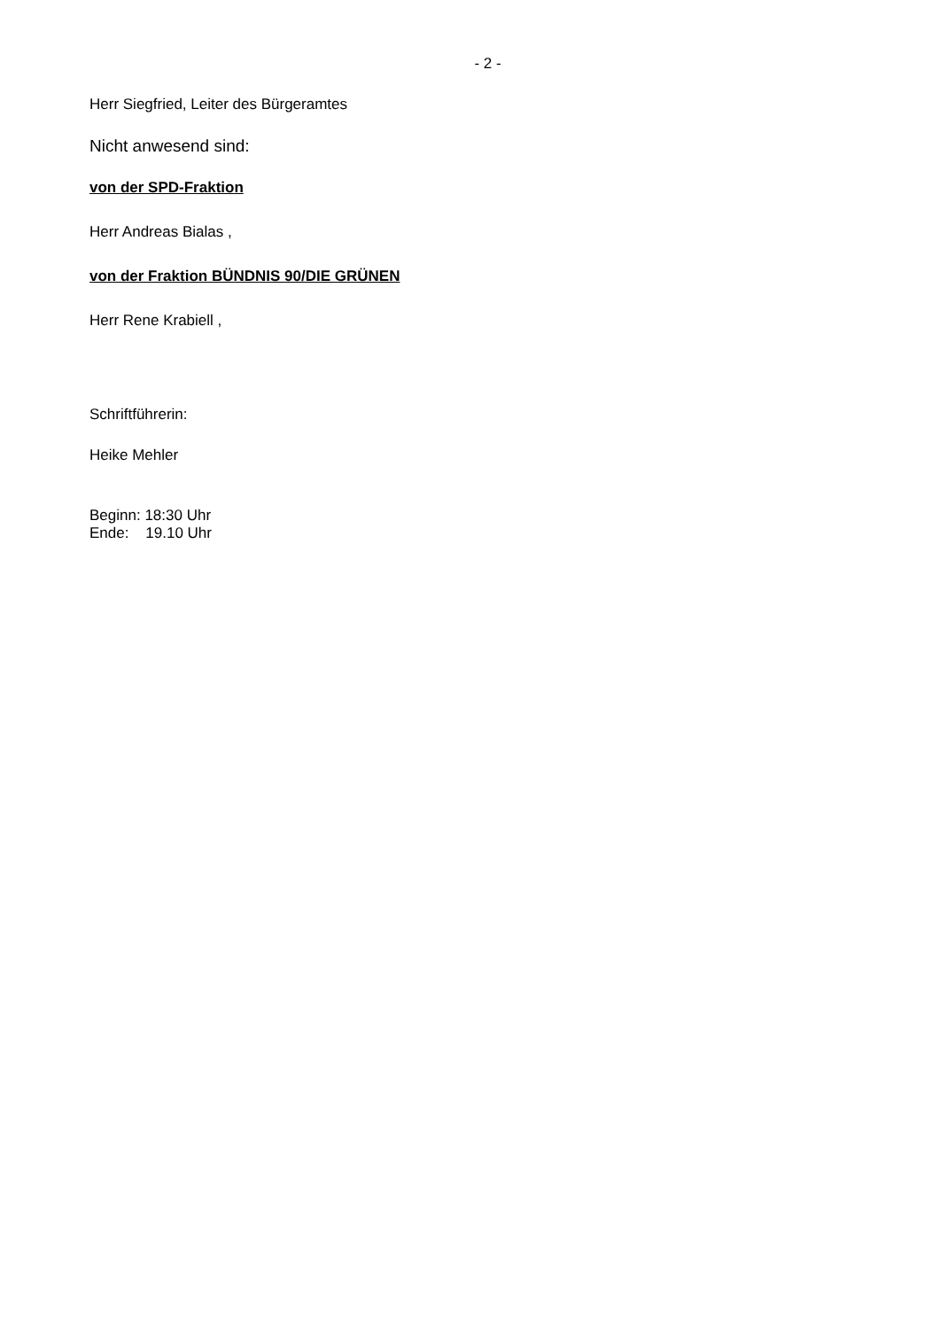- 2 -
Herr Siegfried, Leiter des Bürgeramtes
Nicht anwesend sind:
von der SPD-Fraktion
Herr Andreas Bialas ,
von der Fraktion BÜNDNIS 90/DIE GRÜNEN
Herr Rene Krabiell ,
Schriftführerin:
Heike Mehler
Beginn: 18:30 Uhr
Ende: 19.10 Uhr